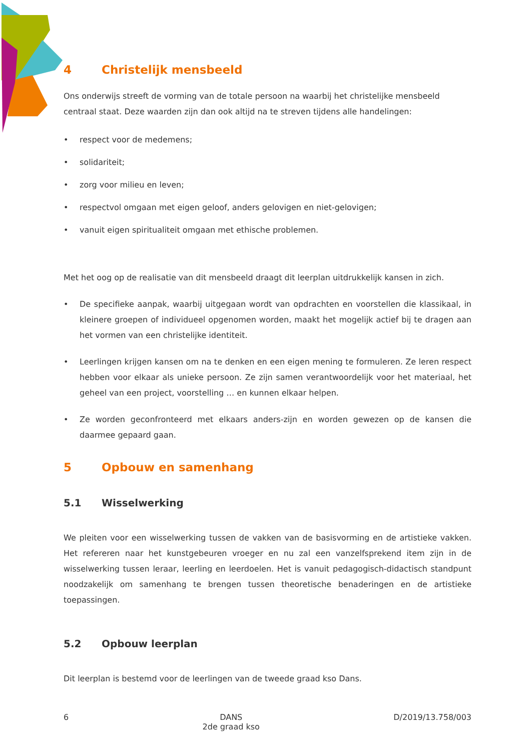4 Christelijk mensbeeld
Ons onderwijs streeft de vorming van de totale persoon na waarbij het christelijke mensbeeld centraal staat. Deze waarden zijn dan ook altijd na te streven tijdens alle handelingen:
• respect voor de medemens;
• solidariteit;
• zorg voor milieu en leven;
• respectvol omgaan met eigen geloof, anders gelovigen en niet-gelovigen;
• vanuit eigen spiritualiteit omgaan met ethische problemen.
Met het oog op de realisatie van dit mensbeeld draagt dit leerplan uitdrukkelijk kansen in zich.
• De specifieke aanpak, waarbij uitgegaan wordt van opdrachten en voorstellen die klassikaal, in kleinere groepen of individueel opgenomen worden, maakt het mogelijk actief bij te dragen aan het vormen van een christelijke identiteit.
• Leerlingen krijgen kansen om na te denken en een eigen mening te formuleren. Ze leren respect hebben voor elkaar als unieke persoon. Ze zijn samen verantwoordelijk voor het materiaal, het geheel van een project, voorstelling … en kunnen elkaar helpen.
• Ze worden geconfronteerd met elkaars anders-zijn en worden gewezen op de kansen die daarmee gepaard gaan.
5 Opbouw en samenhang
5.1 Wisselwerking
We pleiten voor een wisselwerking tussen de vakken van de basisvorming en de artistieke vakken. Het refereren naar het kunstgebeuren vroeger en nu zal een vanzelfsprekend item zijn in de wisselwerking tussen leraar, leerling en leerdoelen. Het is vanuit pedagogisch-didactisch standpunt noodzakelijk om samenhang te brengen tussen theoretische benaderingen en de artistieke toepassingen.
5.2 Opbouw leerplan
Dit leerplan is bestemd voor de leerlingen van de tweede graad kso Dans.
6 DANS
2de graad kso D/2019/13.758/003